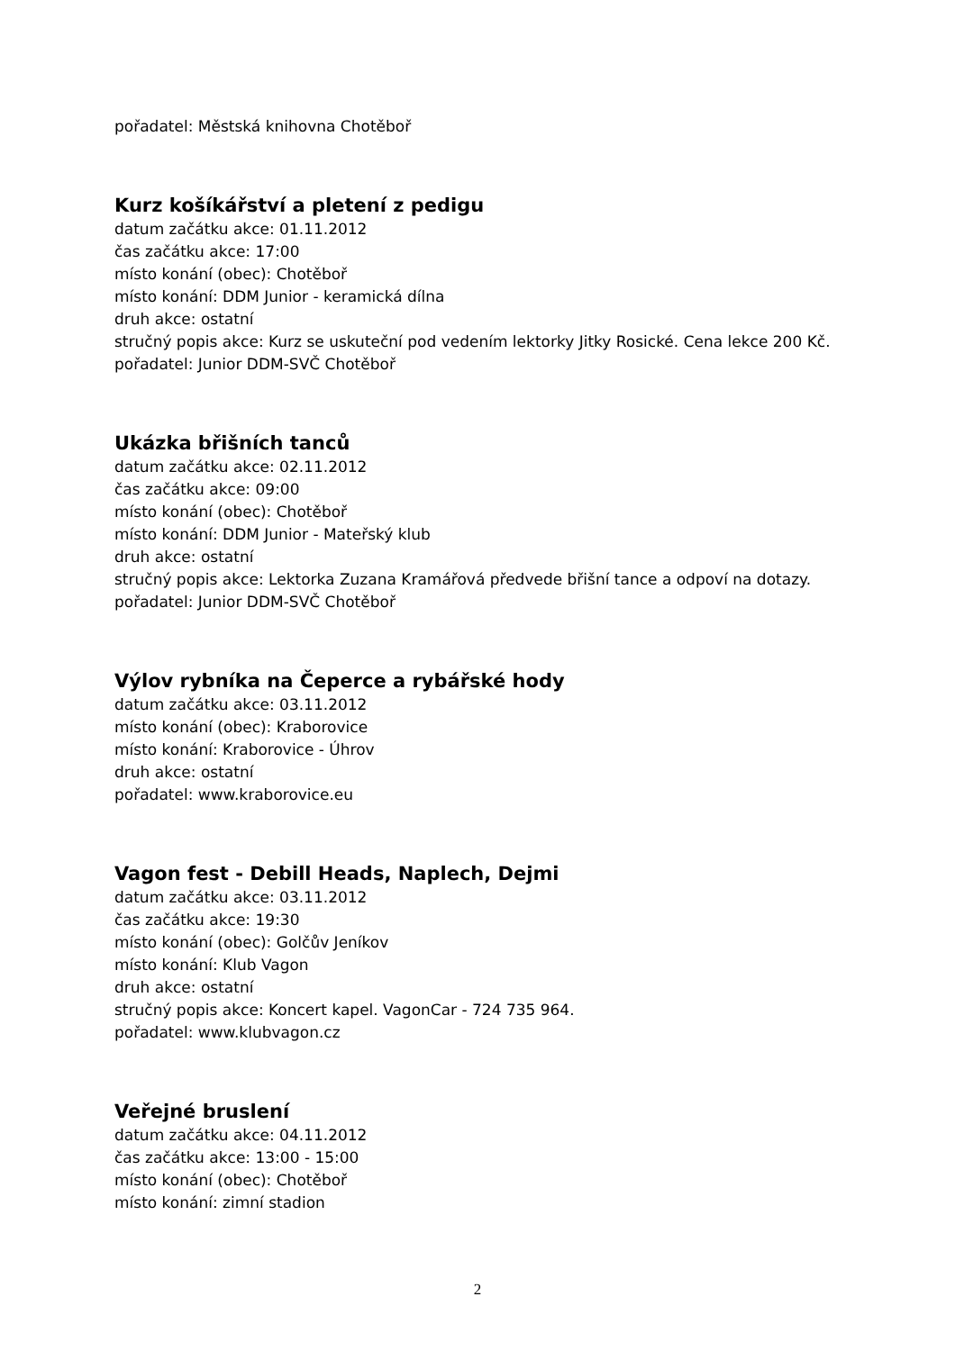pořadatel: Městská knihovna Chotěboř
Kurz košíkářství a pletení z pedigu
datum začátku akce: 01.11.2012
čas začátku akce: 17:00
místo konání (obec): Chotěboř
místo konání: DDM Junior - keramická dílna
druh akce: ostatní
stručný popis akce: Kurz se uskuteční pod vedením lektorky Jitky Rosické. Cena lekce 200 Kč.
pořadatel: Junior DDM-SVČ Chotěboř
Ukázka břišních tanců
datum začátku akce: 02.11.2012
čas začátku akce: 09:00
místo konání (obec): Chotěboř
místo konání: DDM Junior - Mateřský klub
druh akce: ostatní
stručný popis akce: Lektorka Zuzana Kramářová předvede břišní tance a odpoví na dotazy.
pořadatel: Junior DDM-SVČ Chotěboř
Výlov rybníka na Čeperce a rybářské hody
datum začátku akce: 03.11.2012
místo konání (obec): Kraborovice
místo konání: Kraborovice - Úhrov
druh akce: ostatní
pořadatel: www.kraborovice.eu
Vagon fest - Debill Heads, Naplech, Dejmi
datum začátku akce: 03.11.2012
čas začátku akce: 19:30
místo konání (obec): Golčův Jeníkov
místo konání: Klub Vagon
druh akce: ostatní
stručný popis akce: Koncert kapel. VagonCar - 724 735 964.
pořadatel: www.klubvagon.cz
Veřejné bruslení
datum začátku akce: 04.11.2012
čas začátku akce: 13:00 - 15:00
místo konání (obec): Chotěboř
místo konání: zimní stadion
2